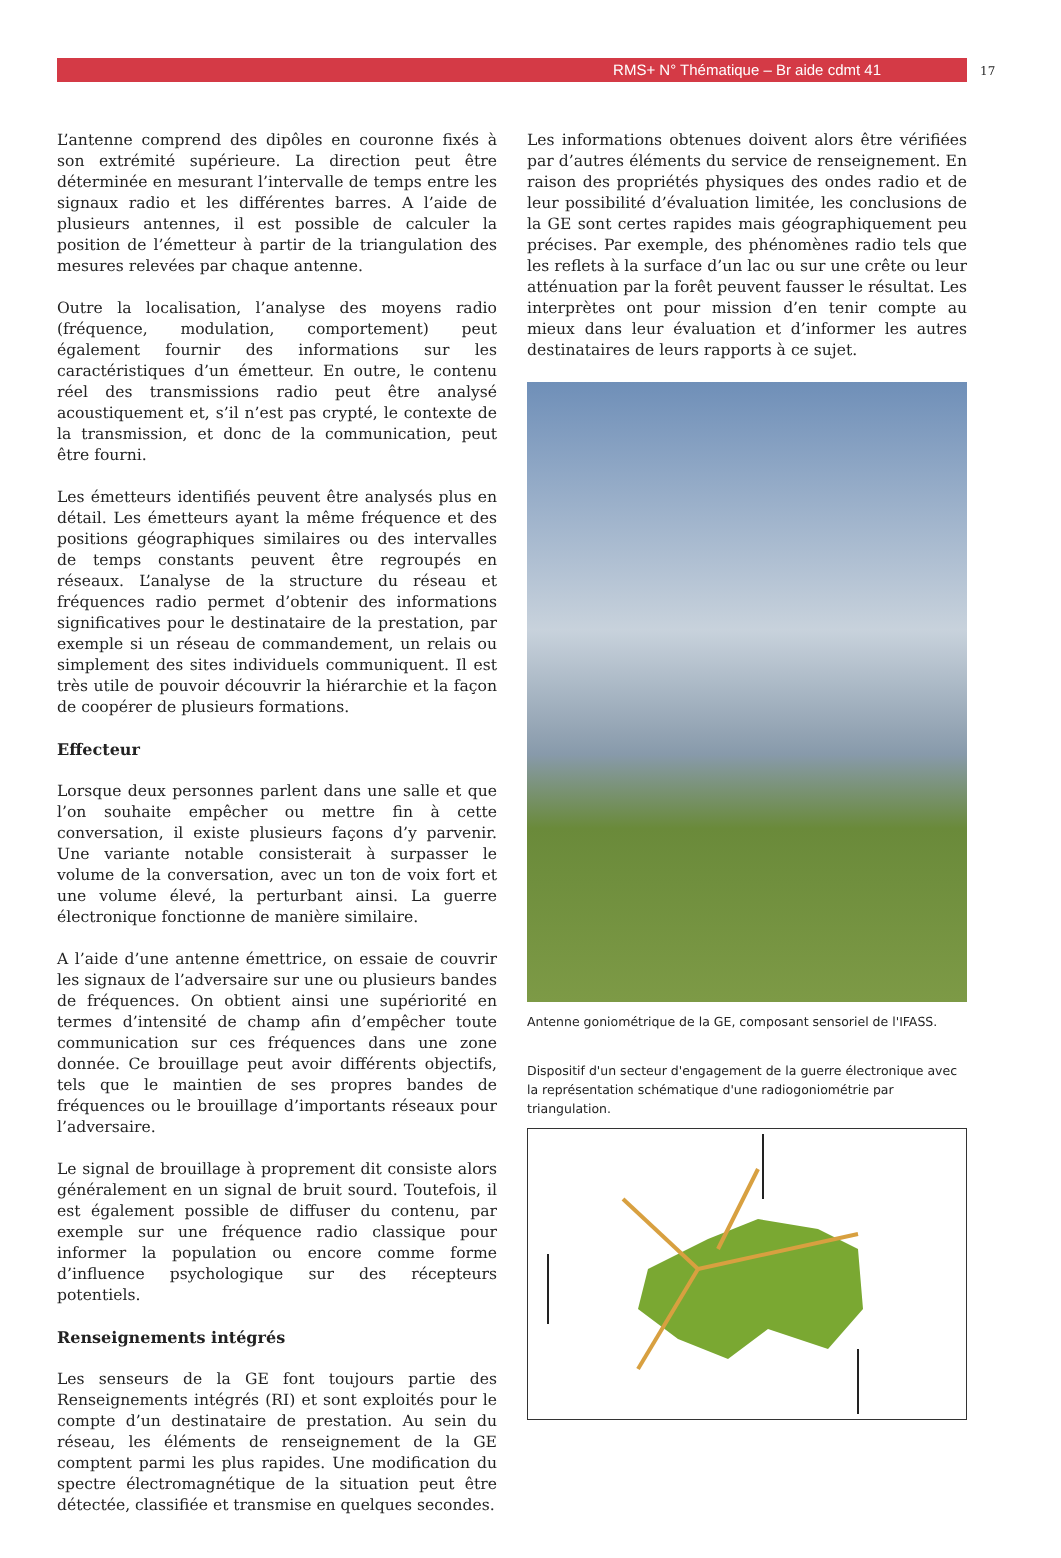RMS+ N° Thématique – Br aide cdmt 41
17
L’antenne comprend des dipôles en couronne fixés à son extrémité supérieure. La direction peut être déterminée en mesurant l’intervalle de temps entre les signaux radio et les différentes barres. A l’aide de plusieurs antennes, il est possible de calculer la position de l’émetteur à partir de la triangulation des mesures relevées par chaque antenne.
Outre la localisation, l’analyse des moyens radio (fréquence, modulation, comportement) peut également fournir des informations sur les caractéristiques d’un émetteur. En outre, le contenu réel des transmissions radio peut être analysé acoustiquement et, s’il n’est pas crypté, le contexte de la transmission, et donc de la communication, peut être fourni.
Les émetteurs identifiés peuvent être analysés plus en détail. Les émetteurs ayant la même fréquence et des positions géographiques similaires ou des intervalles de temps constants peuvent être regroupés en réseaux. L’analyse de la structure du réseau et fréquences radio permet d’obtenir des informations significatives pour le destinataire de la prestation, par exemple si un réseau de commandement, un relais ou simplement des sites individuels communiquent. Il est très utile de pouvoir découvrir la hiérarchie et la façon de coopérer de plusieurs formations.
Effecteur
Lorsque deux personnes parlent dans une salle et que l’on souhaite empêcher ou mettre fin à cette conversation, il existe plusieurs façons d’y parvenir. Une variante notable consisterait à surpasser le volume de la conversation, avec un ton de voix fort et une volume élevé, la perturbant ainsi. La guerre électronique fonctionne de manière similaire.
A l’aide d’une antenne émettrice, on essaie de couvrir les signaux de l’adversaire sur une ou plusieurs bandes de fréquences. On obtient ainsi une supériorité en termes d’intensité de champ afin d’empêcher toute communication sur ces fréquences dans une zone donnée. Ce brouillage peut avoir différents objectifs, tels que le maintien de ses propres bandes de fréquences ou le brouillage d’importants réseaux pour l’adversaire.
Le signal de brouillage à proprement dit consiste alors généralement en un signal de bruit sourd. Toutefois, il est également possible de diffuser du contenu, par exemple sur une fréquence radio classique pour informer la population ou encore comme forme d’influence psychologique sur des récepteurs potentiels.
Renseignements intégrés
Les senseurs de la GE font toujours partie des Renseignements intégrés (RI) et sont exploités pour le compte d’un destinataire de prestation. Au sein du réseau, les éléments de renseignement de la GE comptent parmi les plus rapides. Une modification du spectre électromagnétique de la situation peut être détectée, classifiée et transmise en quelques secondes.
Les informations obtenues doivent alors être vérifiées par d’autres éléments du service de renseignement. En raison des propriétés physiques des ondes radio et de leur possibilité d’évaluation limitée, les conclusions de la GE sont certes rapides mais géographiquement peu précises. Par exemple, des phénomènes radio tels que les reflets à la surface d’un lac ou sur une crête ou leur atténuation par la forêt peuvent fausser le résultat. Les interprètes ont pour mission d’en tenir compte au mieux dans leur évaluation et d’informer les autres destinataires de leurs rapports à ce sujet.
Antenne goniométrique de la GE, composant sensoriel de l'IFASS.
Dispositif d'un secteur d'engagement de la guerre électronique avec la représentation schématique d'une radiogoniométrie par triangulation.